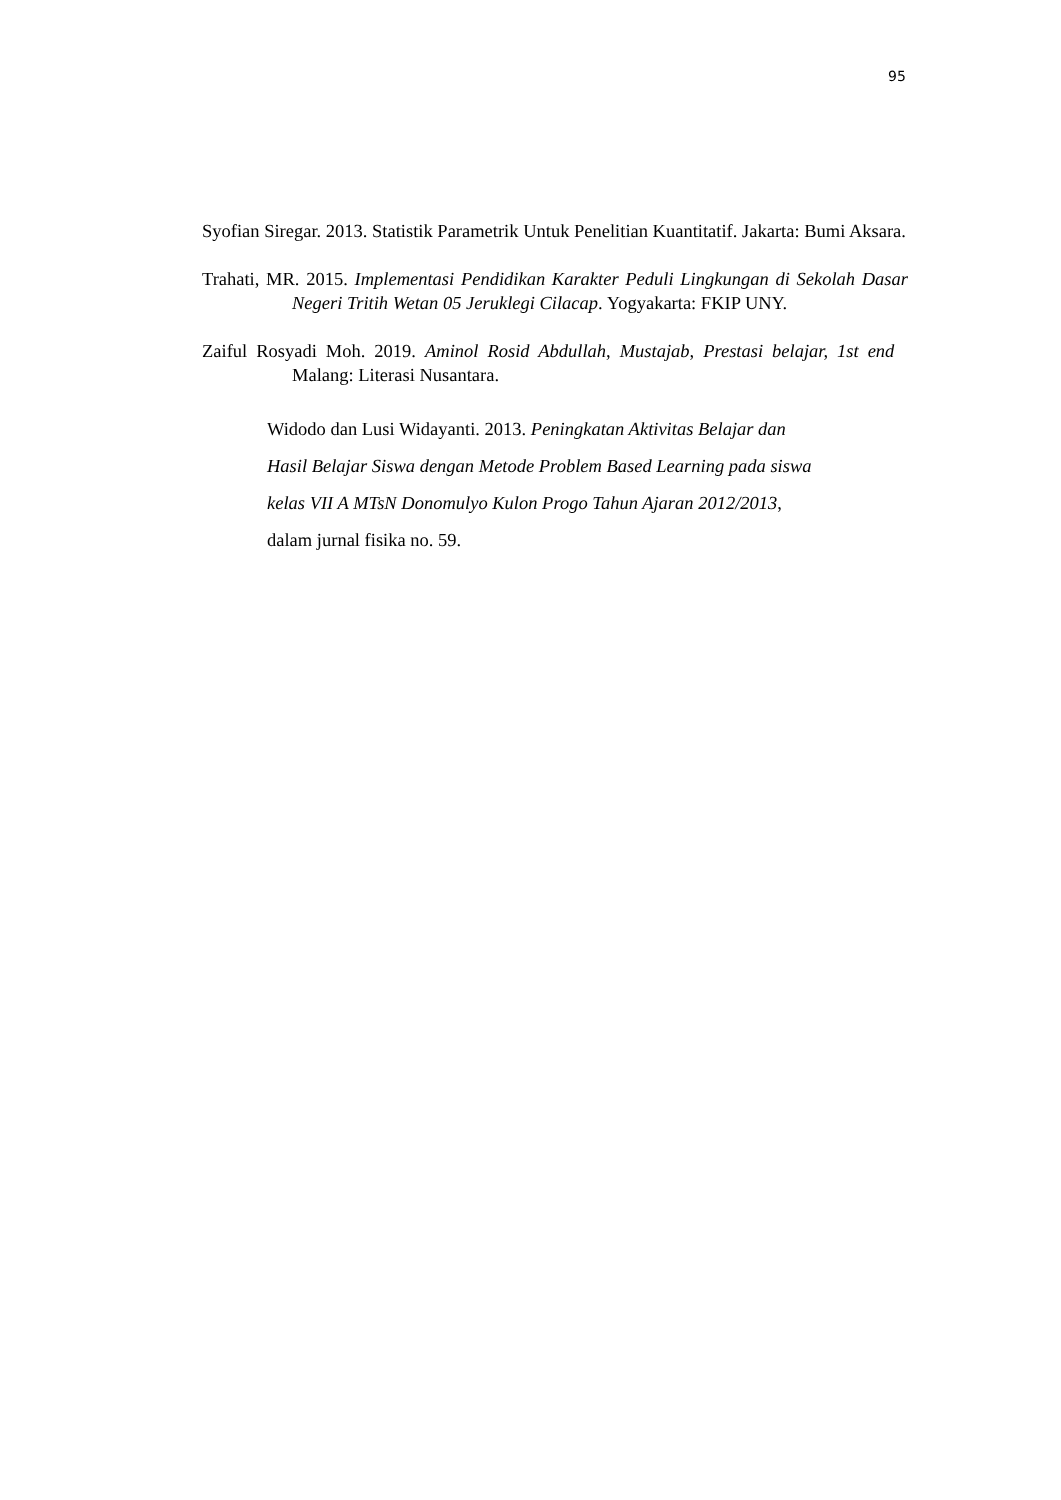95
Syofian Siregar. 2013. Statistik Parametrik Untuk Penelitian Kuantitatif. Jakarta: Bumi Aksara.
Trahati, MR. 2015. Implementasi Pendidikan Karakter Peduli Lingkungan di Sekolah Dasar Negeri Tritih Wetan 05 Jeruklegi Cilacap. Yogyakarta: FKIP UNY.
Zaiful Rosyadi Moh. 2019. Aminol Rosid Abdullah, Mustajab, Prestasi belajar, 1st end Malang: Literasi Nusantara.
Widodo dan Lusi Widayanti. 2013. Peningkatan Aktivitas Belajar dan
Hasil Belajar Siswa dengan Metode Problem Based Learning pada siswa
kelas VII A MTsN Donomulyo Kulon Progo Tahun Ajaran 2012/2013,
dalam jurnal fisika no. 59.